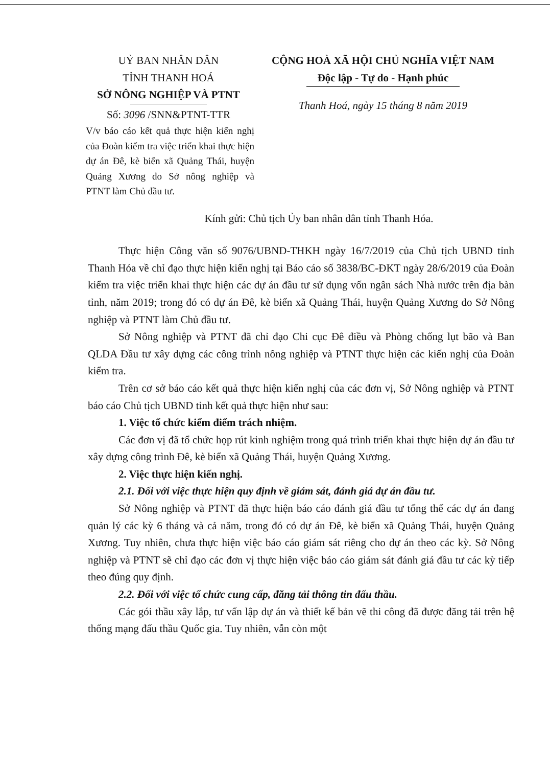UỶ BAN NHÂN DÂN
TỈNH THANH HOÁ
SỞ NÔNG NGHIỆP VÀ PTNT
Số: 3096 /SNN&PTNT-TTR
V/v báo cáo kết quả thực hiện kiến nghị của Đoàn kiểm tra việc triển khai thực hiện dự án Đê, kè biển xã Quảng Thái, huyện Quảng Xương do Sở nông nghiệp và PTNT làm Chủ đầu tư.
CỘNG HOÀ XÃ HỘI CHỦ NGHĨA VIỆT NAM
Độc lập - Tự do - Hạnh phúc
Thanh Hoá, ngày 15 tháng 8 năm 2019
Kính gửi: Chủ tịch Ủy ban nhân dân tỉnh Thanh Hóa.
Thực hiện Công văn số 9076/UBND-THKH ngày 16/7/2019 của Chủ tịch UBND tỉnh Thanh Hóa về chỉ đạo thực hiện kiến nghị tại Báo cáo số 3838/BC-ĐKT ngày 28/6/2019 của Đoàn kiểm tra việc triển khai thực hiện các dự án đầu tư sử dụng vốn ngân sách Nhà nước trên địa bàn tỉnh, năm 2019; trong đó có dự án Đê, kè biển xã Quảng Thái, huyện Quảng Xương do Sở Nông nghiệp và PTNT làm Chủ đầu tư.
Sở Nông nghiệp và PTNT đã chỉ đạo Chi cục Đê điều và Phòng chống lụt bão và Ban QLDA Đầu tư xây dựng các công trình nông nghiệp và PTNT thực hiện các kiến nghị của Đoàn kiểm tra.
Trên cơ sở báo cáo kết quả thực hiện kiến nghị của các đơn vị, Sở Nông nghiệp và PTNT báo cáo Chủ tịch UBND tỉnh kết quả thực hiện như sau:
1. Việc tổ chức kiểm điểm trách nhiệm.
Các đơn vị đã tổ chức họp rút kinh nghiệm trong quá trình triển khai thực hiện dự án đầu tư xây dựng công trình Đê, kè biển xã Quảng Thái, huyện Quảng Xương.
2. Việc thực hiện kiến nghị.
2.1. Đối với việc thực hiện quy định về giám sát, đánh giá dự án đầu tư.
Sở Nông nghiệp và PTNT đã thực hiện báo cáo đánh giá đầu tư tổng thể các dự án đang quản lý các kỳ 6 tháng và cả năm, trong đó có dự án Đê, kè biển xã Quảng Thái, huyện Quảng Xương. Tuy nhiên, chưa thực hiện việc báo cáo giám sát riêng cho dự án theo các kỳ. Sở Nông nghiệp và PTNT sẽ chỉ đạo các đơn vị thực hiện việc báo cáo giám sát đánh giá đầu tư các kỳ tiếp theo đúng quy định.
2.2. Đối với việc tổ chức cung cấp, đăng tải thông tin đấu thầu.
Các gói thầu xây lắp, tư vấn lập dự án và thiết kế bản vẽ thi công đã được đăng tải trên hệ thống mạng đấu thầu Quốc gia. Tuy nhiên, vẫn còn một